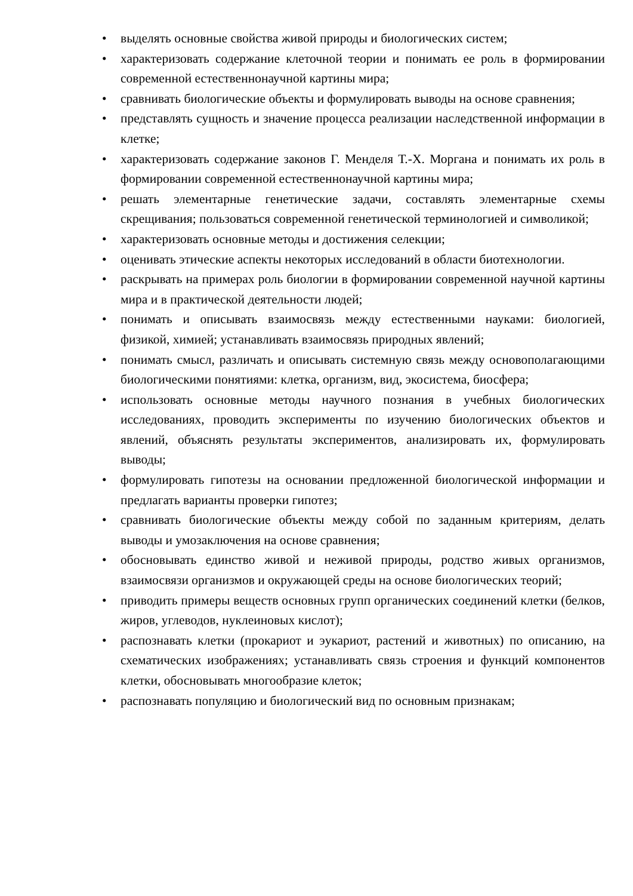• выделять основные свойства живой природы и биологических систем;
• характеризовать содержание клеточной теории и понимать ее роль в формировании современной естественнонаучной картины мира;
• сравнивать биологические объекты и формулировать выводы на основе сравнения;
• представлять сущность и значение процесса реализации наследственной информации в клетке;
• характеризовать содержание законов Г. Менделя Т.-Х. Моргана и понимать их роль в формировании современной естественнонаучной картины мира;
• решать элементарные генетические задачи, составлять элементарные схемы скрещивания; пользоваться современной генетической терминологией и символикой;
• характеризовать основные методы и достижения селекции;
• оценивать этические аспекты некоторых исследований в области биотехнологии.
• раскрывать на примерах роль биологии в формировании современной научной картины мира и в практической деятельности людей;
• понимать и описывать взаимосвязь между естественными науками: биологией, физикой, химией; устанавливать взаимосвязь природных явлений;
• понимать смысл, различать и описывать системную связь между основополагающими биологическими понятиями: клетка, организм, вид, экосистема, биосфера;
• использовать основные методы научного познания в учебных биологических исследованиях, проводить эксперименты по изучению биологических объектов и явлений, объяснять результаты экспериментов, анализировать их, формулировать выводы;
• формулировать гипотезы на основании предложенной биологической информации и предлагать варианты проверки гипотез;
• сравнивать биологические объекты между собой по заданным критериям, делать выводы и умозаключения на основе сравнения;
• обосновывать единство живой и неживой природы, родство живых организмов, взаимосвязи организмов и окружающей среды на основе биологических теорий;
• приводить примеры веществ основных групп органических соединений клетки (белков, жиров, углеводов, нуклеиновых кислот);
• распознавать клетки (прокариот и эукариот, растений и животных) по описанию, на схематических изображениях; устанавливать связь строения и функций компонентов клетки, обосновывать многообразие клеток;
• распознавать популяцию и биологический вид по основным признакам;